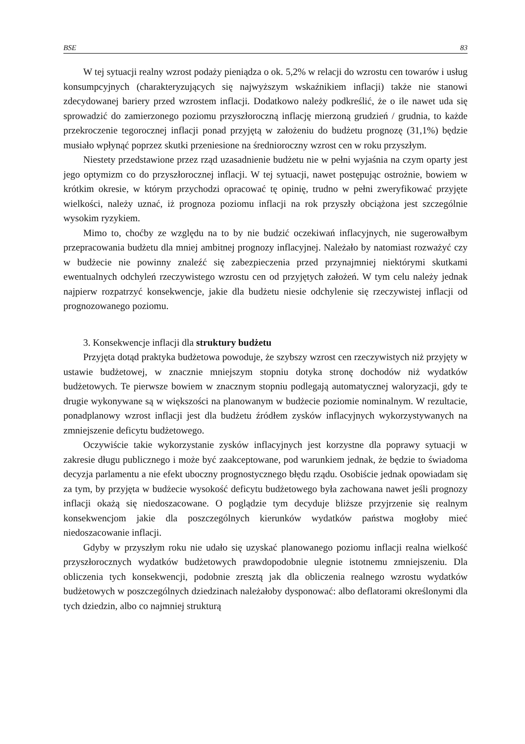BSE 83
W tej sytuacji realny wzrost podaży pieniądza o ok. 5,2% w relacji do wzrostu cen towarów i usług konsumpcyjnych (charakteryzujących się najwyższym wskaźnikiem inflacji) także nie stanowi zdecydowanej bariery przed wzrostem inflacji. Dodatkowo należy podkreślić, że o ile nawet uda się sprowadzić do zamierzonego poziomu przyszłoroczną inflację mierzoną grudzień / grudnia, to każde przekroczenie tegorocznej inflacji ponad przyjętą w założeniu do budżetu prognozę (31,1%) będzie musiało wpłynąć poprzez skutki przeniesione na średnioroczny wzrost cen w roku przyszłym.
Niestety przedstawione przez rząd uzasadnienie budżetu nie w pełni wyjaśnia na czym oparty jest jego optymizm co do przyszłorocznej inflacji. W tej sytuacji, nawet postępując ostrożnie, bowiem w krótkim okresie, w którym przychodzi opracować tę opinię, trudno w pełni zweryfikować przyjęte wielkości, należy uznać, iż prognoza poziomu inflacji na rok przyszły obciążona jest szczególnie wysokim ryzykiem.
Mimo to, choćby ze względu na to by nie budzić oczekiwań inflacyjnych, nie sugerowałbym przepracowania budżetu dla mniej ambitnej prognozy inflacyjnej. Należało by natomiast rozważyć czy w budżecie nie powinny znaleźć się zabezpieczenia przed przynajmniej niektórymi skutkami ewentualnych odchyleń rzeczywistego wzrostu cen od przyjętych założeń. W tym celu należy jednak najpierw rozpatrzyć konsekwencje, jakie dla budżetu niesie odchylenie się rzeczywistej inflacji od prognozowanego poziomu.
3. Konsekwencje inflacji dla struktury budżetu
Przyjęta dotąd praktyka budżetowa powoduje, że szybszy wzrost cen rzeczywistych niż przyjęty w ustawie budżetowej, w znacznie mniejszym stopniu dotyka stronę dochodów niż wydatków budżetowych. Te pierwsze bowiem w znacznym stopniu podlegają automatycznej waloryzacji, gdy te drugie wykonywane są w większości na planowanym w budżecie poziomie nominalnym. W rezultacie, ponadplanowy wzrost inflacji jest dla budżetu źródłem zysków inflacyjnych wykorzystywanych na zmniejszenie deficytu budżetowego.
Oczywiście takie wykorzystanie zysków inflacyjnych jest korzystne dla poprawy sytuacji w zakresie długu publicznego i może być zaakceptowane, pod warunkiem jednak, że będzie to świadoma decyzja parlamentu a nie efekt uboczny prognostycznego błędu rządu. Osobiście jednak opowiadam się za tym, by przyjęta w budżecie wysokość deficytu budżetowego była zachowana nawet jeśli prognozy inflacji okażą się niedoszacowane. O poglądzie tym decyduje bliższe przyjrzenie się realnym konsekwencjom jakie dla poszczególnych kierunków wydatków państwa mogłoby mieć niedoszacowanie inflacji.
Gdyby w przyszłym roku nie udało się uzyskać planowanego poziomu inflacji realna wielkość przyszłorocznych wydatków budżetowych prawdopodobnie ulegnie istotnemu zmniejszeniu. Dla obliczenia tych konsekwencji, podobnie zresztą jak dla obliczenia realnego wzrostu wydatków budżetowych w poszczególnych dziedzinach należałoby dysponować: albo deflatorami określonymi dla tych dziedzin, albo co najmniej strukturą